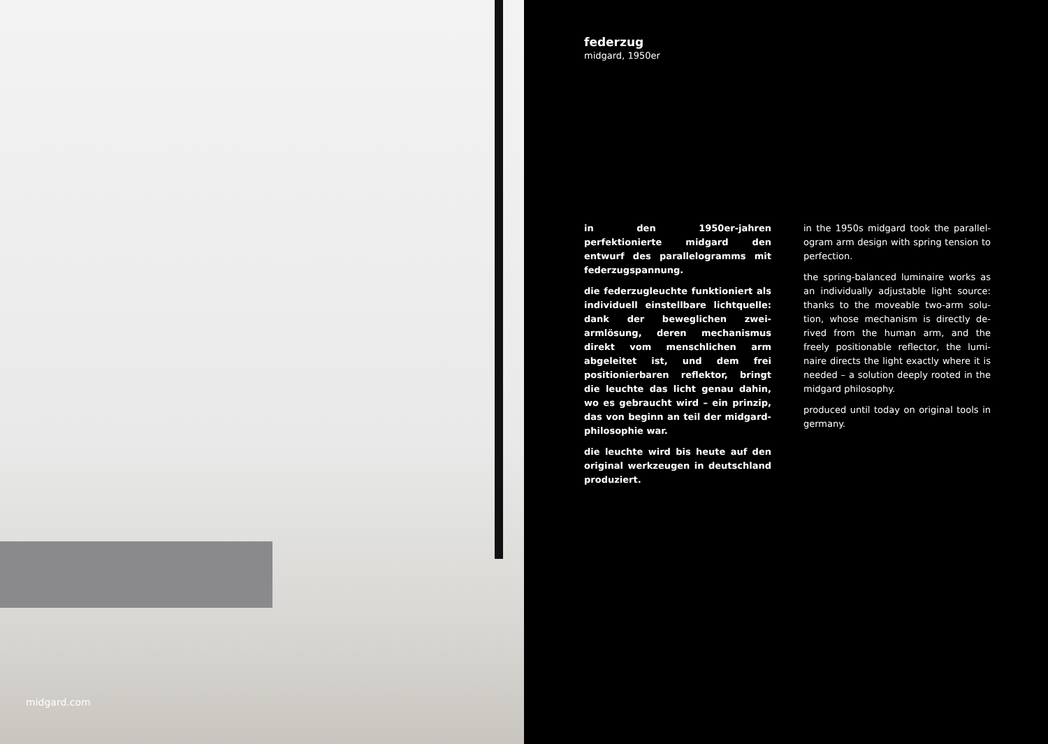midgard.com
federzug
midgard, 1950er
in den 1950er-jahren perfektionierte midgard den entwurf des parallelo­gramms mit federzugspannung.
die federzugleuchte funktioniert als in­dividuell einstellbare lichtquelle: dank der beweglichen zwei-armlösung, de­ren mechanismus direkt vom mensch­lichen arm abgeleitet ist, und dem frei positionierbaren reflektor, bringt die leuchte das licht genau dahin, wo es gebraucht wird – ein prinzip, das von beginn an teil der midgard-philoso­phie war.
die leuchte wird bis heute auf den original werkzeugen in deutschland produziert.
in the 1950s midgard took the parallel­ogram arm design with spring tension to perfection.
the spring-balanced luminaire works as an individually adjustable light source: thanks to the moveable two-arm solu­tion, whose mechanism is directly de­rived from the human arm, and the freely positionable reflector, the lumi­naire directs the light exactly where it is needed – a solution deeply rooted in the midgard philosophy.
produced until today on original tools in germany.